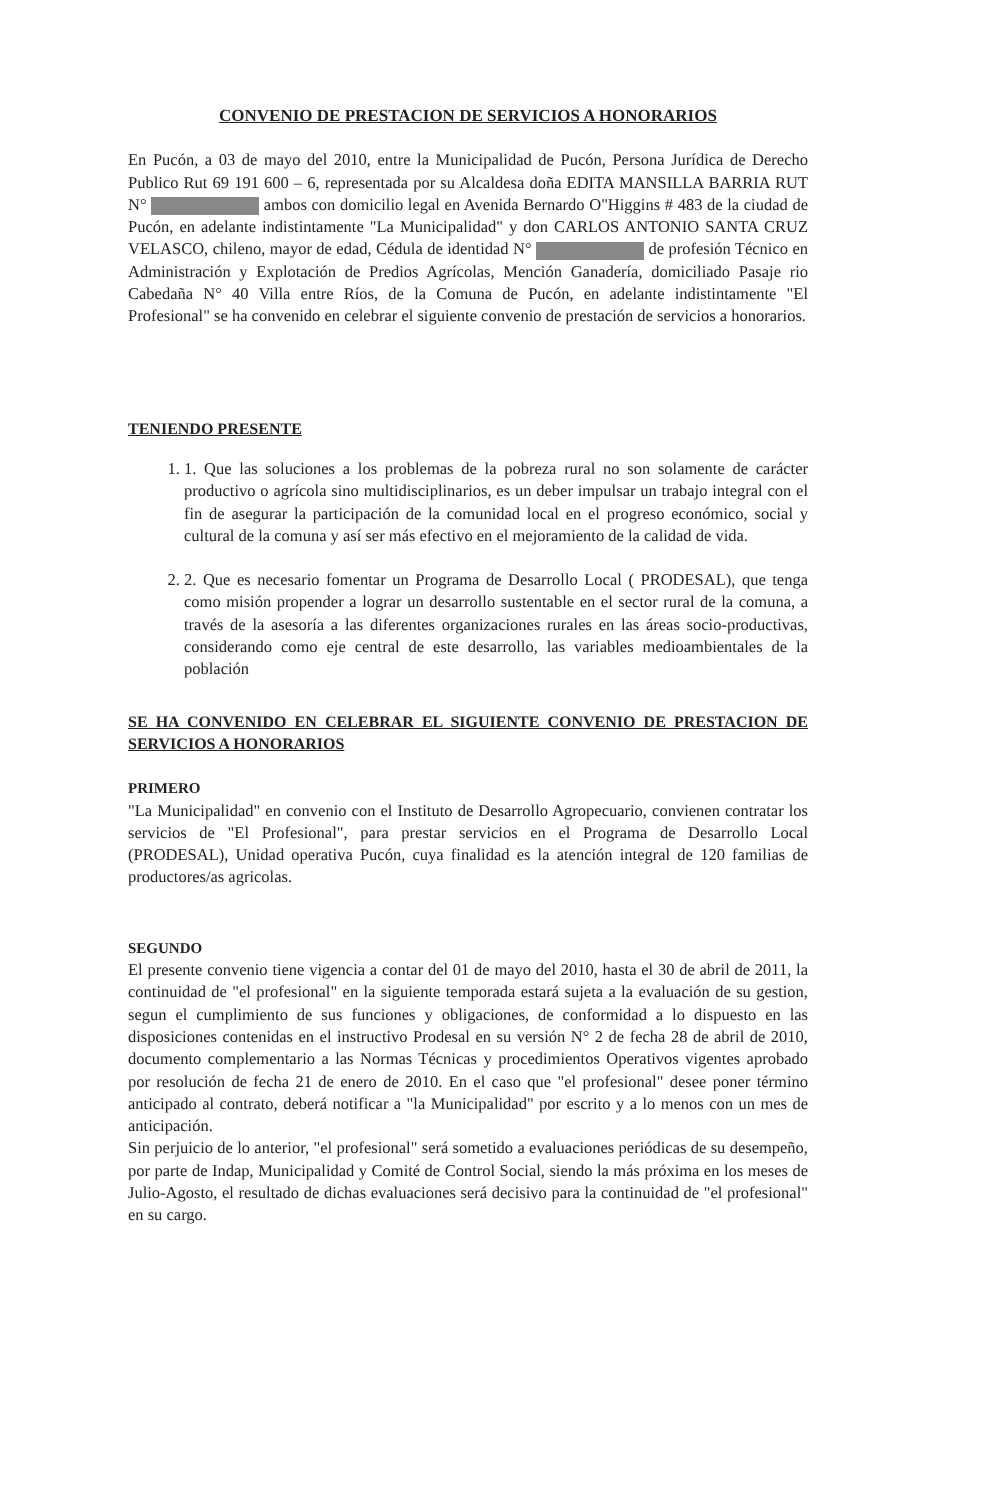CONVENIO DE PRESTACION DE SERVICIOS A HONORARIOS
En Pucón, a 03 de mayo del 2010, entre la Municipalidad de Pucón, Persona Jurídica de Derecho Publico Rut 69 191 600 – 6, representada por su Alcaldesa doña EDITA MANSILLA BARRIA RUT N° ambos con domicilio legal en Avenida Bernardo O"Higgins # 483 de la ciudad de Pucón, en adelante indistintamente "La Municipalidad" y don CARLOS ANTONIO SANTA CRUZ VELASCO, chileno, mayor de edad, Cédula de identidad N° de profesión Técnico en Administración y Explotación de Predios Agrícolas, Mención Ganadería, domiciliado Pasaje rio Cabedaña N° 40 Villa entre Ríos, de la Comuna de Pucón, en adelante indistintamente "El Profesional" se ha convenido en celebrar el siguiente convenio de prestación de servicios a honorarios.
TENIENDO PRESENTE
1. 1. Que las soluciones a los problemas de la pobreza rural no son solamente de carácter productivo o agrícola sino multidisciplinarios, es un deber impulsar un trabajo integral con el fin de asegurar la participación de la comunidad local en el progreso económico, social y cultural de la comuna y así ser más efectivo en el mejoramiento de la calidad de vida.
2. 2. Que es necesario fomentar un Programa de Desarrollo Local ( PRODESAL), que tenga como misión propender a lograr un desarrollo sustentable en el sector rural de la comuna, a través de la asesoría a las diferentes organizaciones rurales en las áreas socio-productivas, considerando como eje central de este desarrollo, las variables medioambientales de la población
SE HA CONVENIDO EN CELEBRAR EL SIGUIENTE CONVENIO DE PRESTACION DE SERVICIOS A HONORARIOS
PRIMERO
"La Municipalidad" en convenio con el Instituto de Desarrollo Agropecuario, convienen contratar los servicios de "El Profesional", para prestar servicios en el Programa de Desarrollo Local (PRODESAL), Unidad operativa Pucón, cuya finalidad es la atención integral de 120 familias de productores/as agricolas.
SEGUNDO
El presente convenio tiene vigencia a contar del 01 de mayo del 2010, hasta el 30 de abril de 2011, la continuidad de "el profesional" en la siguiente temporada estará sujeta a la evaluación de su gestion, segun el cumplimiento de sus funciones y obligaciones, de conformidad a lo dispuesto en las disposiciones contenidas en el instructivo Prodesal en su versión N° 2 de fecha 28 de abril de 2010, documento complementario a las Normas Técnicas y procedimientos Operativos vigentes aprobado por resolución de fecha 21 de enero de 2010. En el caso que "el profesional" desee poner término anticipado al contrato, deberá notificar a "la Municipalidad" por escrito y a lo menos con un mes de anticipación.
Sin perjuicio de lo anterior, "el profesional" será sometido a evaluaciones periódicas de su desempeño, por parte de Indap, Municipalidad y Comité de Control Social, siendo la más próxima en los meses de Julio-Agosto, el resultado de dichas evaluaciones será decisivo para la continuidad de "el profesional" en su cargo.